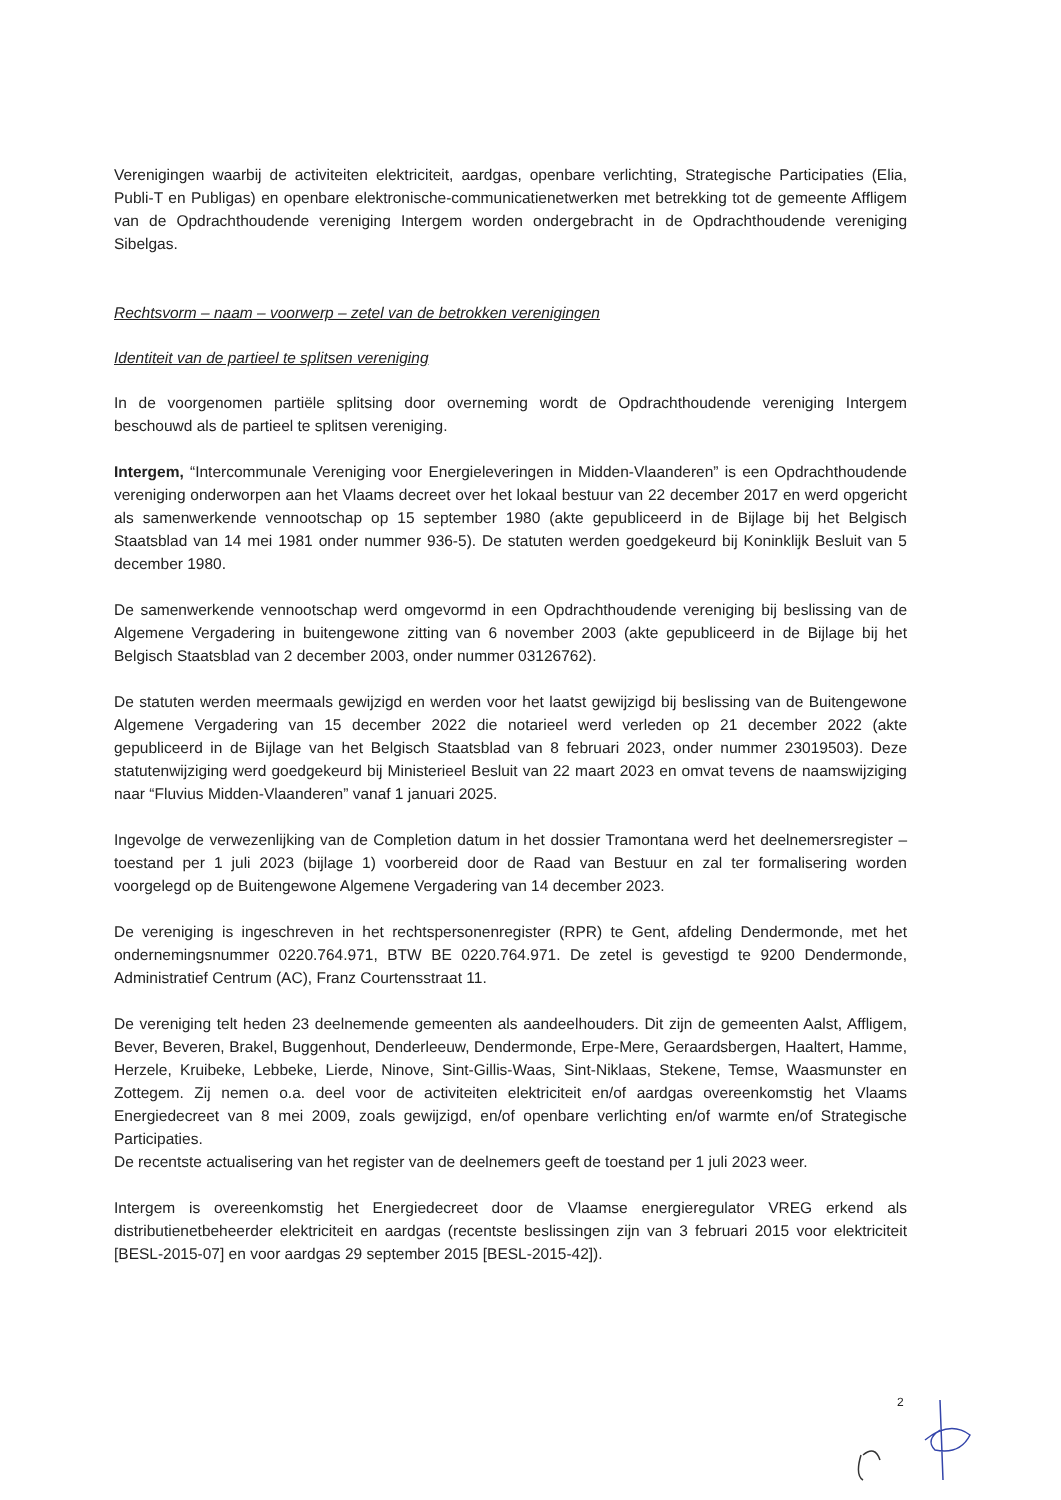Verenigingen waarbij de activiteiten elektriciteit, aardgas, openbare verlichting, Strategische Participaties (Elia, Publi-T en Publigas) en openbare elektronische-communicatienetwerken met betrekking tot de gemeente Affligem van de Opdrachthoudende vereniging Intergem worden ondergebracht in de Opdrachthoudende vereniging Sibelgas.
Rechtsvorm – naam – voorwerp – zetel van de betrokken verenigingen
Identiteit van de partieel te splitsen vereniging
In de voorgenomen partiële splitsing door overneming wordt de Opdrachthoudende vereniging Intergem beschouwd als de partieel te splitsen vereniging.
Intergem, “Intercommunale Vereniging voor Energieleveringen in Midden-Vlaanderen” is een Opdrachthoudende vereniging onderworpen aan het Vlaams decreet over het lokaal bestuur van 22 december 2017 en werd opgericht als samenwerkende vennootschap op 15 september 1980 (akte gepubliceerd in de Bijlage bij het Belgisch Staatsblad van 14 mei 1981 onder nummer 936-5). De statuten werden goedgekeurd bij Koninklijk Besluit van 5 december 1980.
De samenwerkende vennootschap werd omgevormd in een Opdrachthoudende vereniging bij beslissing van de Algemene Vergadering in buitengewone zitting van 6 november 2003 (akte gepubliceerd in de Bijlage bij het Belgisch Staatsblad van 2 december 2003, onder nummer 03126762).
De statuten werden meermaals gewijzigd en werden voor het laatst gewijzigd bij beslissing van de Buitengewone Algemene Vergadering van 15 december 2022 die notarieel werd verleden op 21 december 2022 (akte gepubliceerd in de Bijlage van het Belgisch Staatsblad van 8 februari 2023, onder nummer 23019503). Deze statutenwijziging werd goedgekeurd bij Ministerieel Besluit van 22 maart 2023 en omvat tevens de naamswijziging naar “Fluvius Midden-Vlaanderen” vanaf 1 januari 2025.
Ingevolge de verwezenlijking van de Completion datum in het dossier Tramontana werd het deelnemersregister – toestand per 1 juli 2023 (bijlage 1) voorbereid door de Raad van Bestuur en zal ter formalisering worden voorgelegd op de Buitengewone Algemene Vergadering van 14 december 2023.
De vereniging is ingeschreven in het rechtspersonenregister (RPR) te Gent, afdeling Dendermonde, met het ondernemingsnummer 0220.764.971, BTW BE 0220.764.971. De zetel is gevestigd te 9200 Dendermonde, Administratief Centrum (AC), Franz Courtensstraat 11.
De vereniging telt heden 23 deelnemende gemeenten als aandeelhouders. Dit zijn de gemeenten Aalst, Affligem, Bever, Beveren, Brakel, Buggenhout, Denderleeuw, Dendermonde, Erpe-Mere, Geraardsbergen, Haaltert, Hamme, Herzele, Kruibeke, Lebbeke, Lierde, Ninove, Sint-Gillis-Waas, Sint-Niklaas, Stekene, Temse, Waasmunster en Zottegem. Zij nemen o.a. deel voor de activiteiten elektriciteit en/of aardgas overeenkomstig het Vlaams Energiedecreet van 8 mei 2009, zoals gewijzigd, en/of openbare verlichting en/of warmte en/of Strategische Participaties.
De recentste actualisering van het register van de deelnemers geeft de toestand per 1 juli 2023 weer.
Intergem is overeenkomstig het Energiedecreet door de Vlaamse energieregulator VREG erkend als distributienetbeheerder elektriciteit en aardgas (recentste beslissingen zijn van 3 februari 2015 voor elektriciteit [BESL-2015-07] en voor aardgas 29 september 2015 [BESL-2015-42]).
2